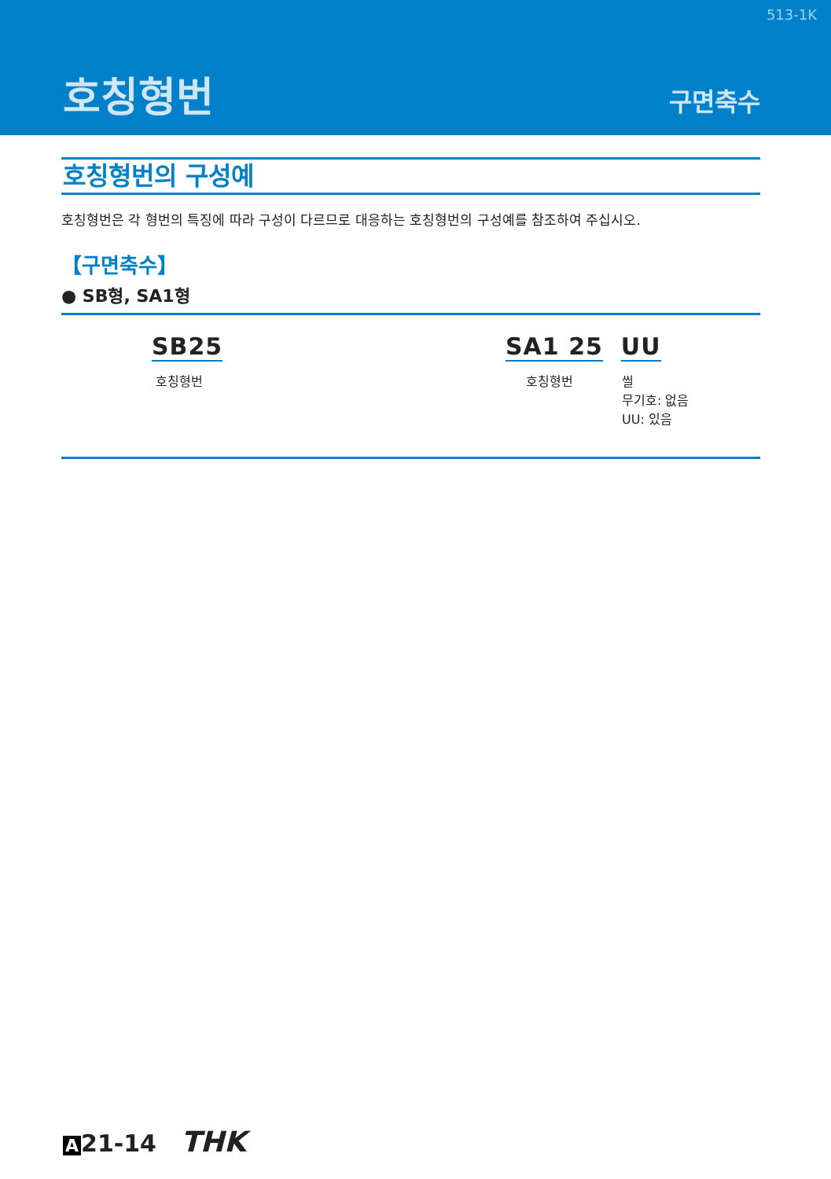513-1K
호칭형번 구면축수
호칭형번의 구성예
호칭형번은 각 형번의 특징에 따라 구성이 다르므로 대응하는 호칭형번의 구성예를 참조하여 주십시오.
【구면축수】
● SB형, SA1형
SB25
호칭형번
SA1 25 UU
호칭형번 씰
무기호: 없음
UU: 있음
A 21-14 THK